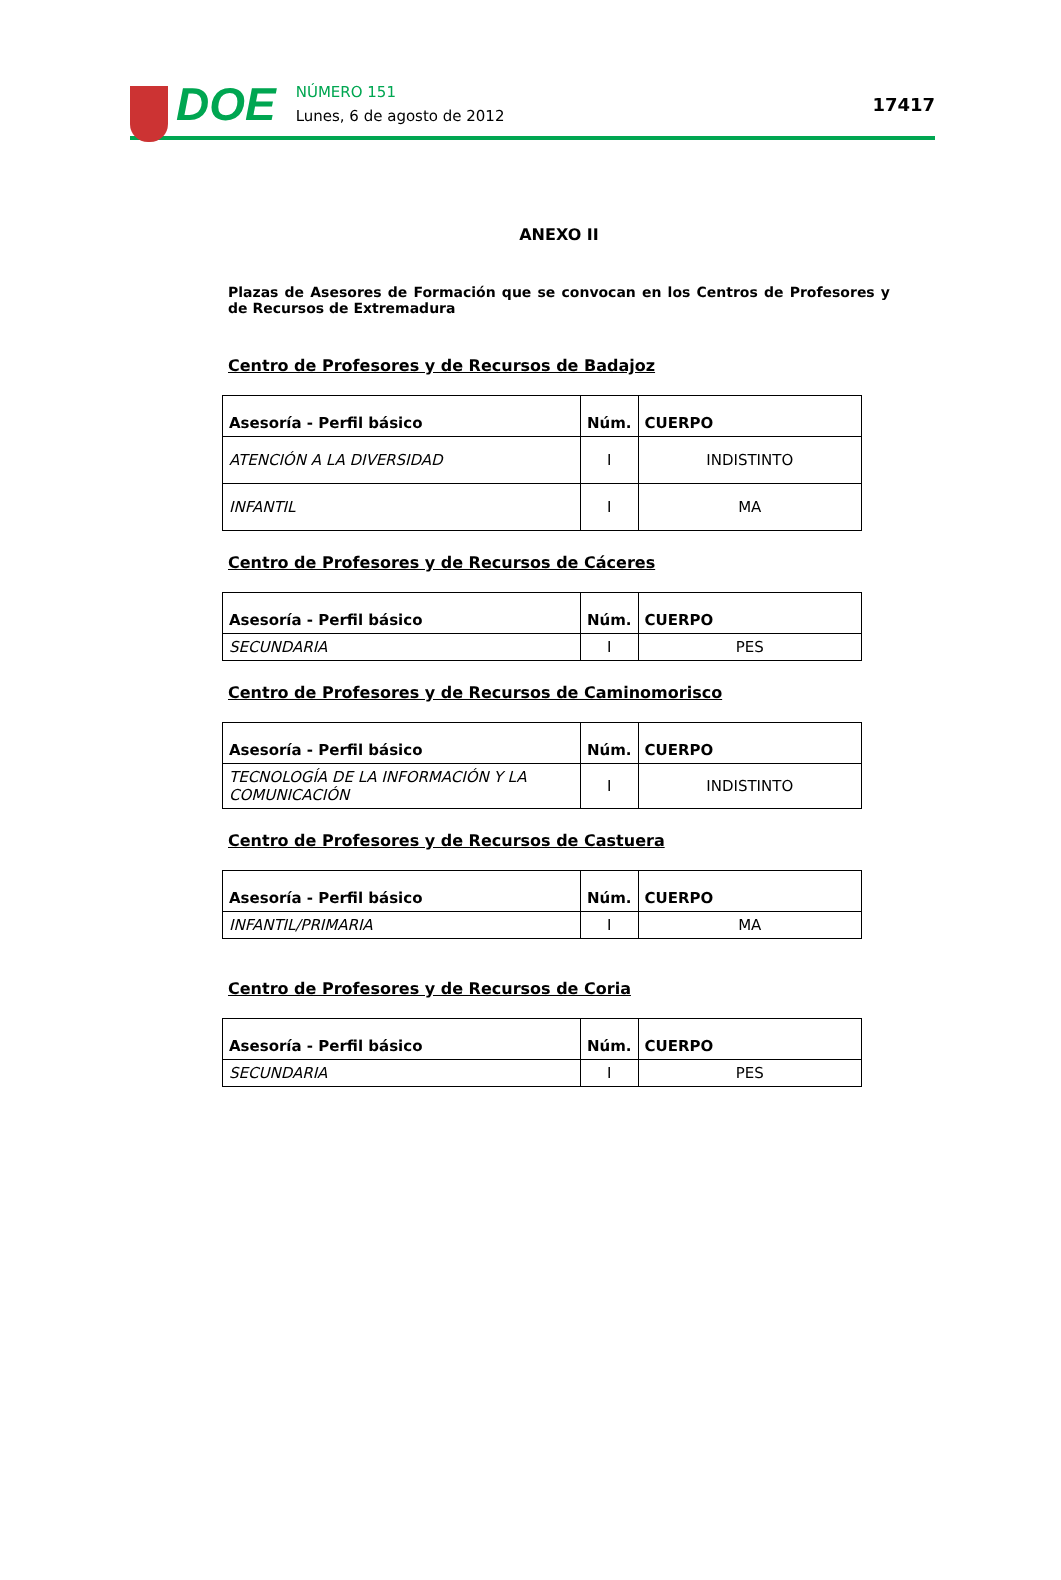DOE
NÚMERO 151
Lunes, 6 de agosto de 2012
17417
ANEXO II
Plazas de Asesores de Formación que se convocan en los Centros de Profesores y de Recursos de Extremadura
Centro de Profesores y de Recursos de Badajoz
| Asesoría - Perfil básico | Núm. | CUERPO |
| --- | --- | --- |
| ATENCIÓN A LA DIVERSIDAD | I | INDISTINTO |
| INFANTIL | I | MA |
Centro de Profesores y de Recursos de Cáceres
| Asesoría - Perfil básico | Núm. | CUERPO |
| --- | --- | --- |
| SECUNDARIA | I | PES |
Centro de Profesores y de Recursos de Caminomorisco
| Asesoría - Perfil básico | Núm. | CUERPO |
| --- | --- | --- |
| TECNOLOGÍA DE LA INFORMACIÓN Y LA COMUNICACIÓN | I | INDISTINTO |
Centro de Profesores y de Recursos de Castuera
| Asesoría - Perfil básico | Núm. | CUERPO |
| --- | --- | --- |
| INFANTIL/PRIMARIA | I | MA |
Centro de Profesores y de Recursos de Coria
| Asesoría - Perfil básico | Núm. | CUERPO |
| --- | --- | --- |
| SECUNDARIA | I | PES |